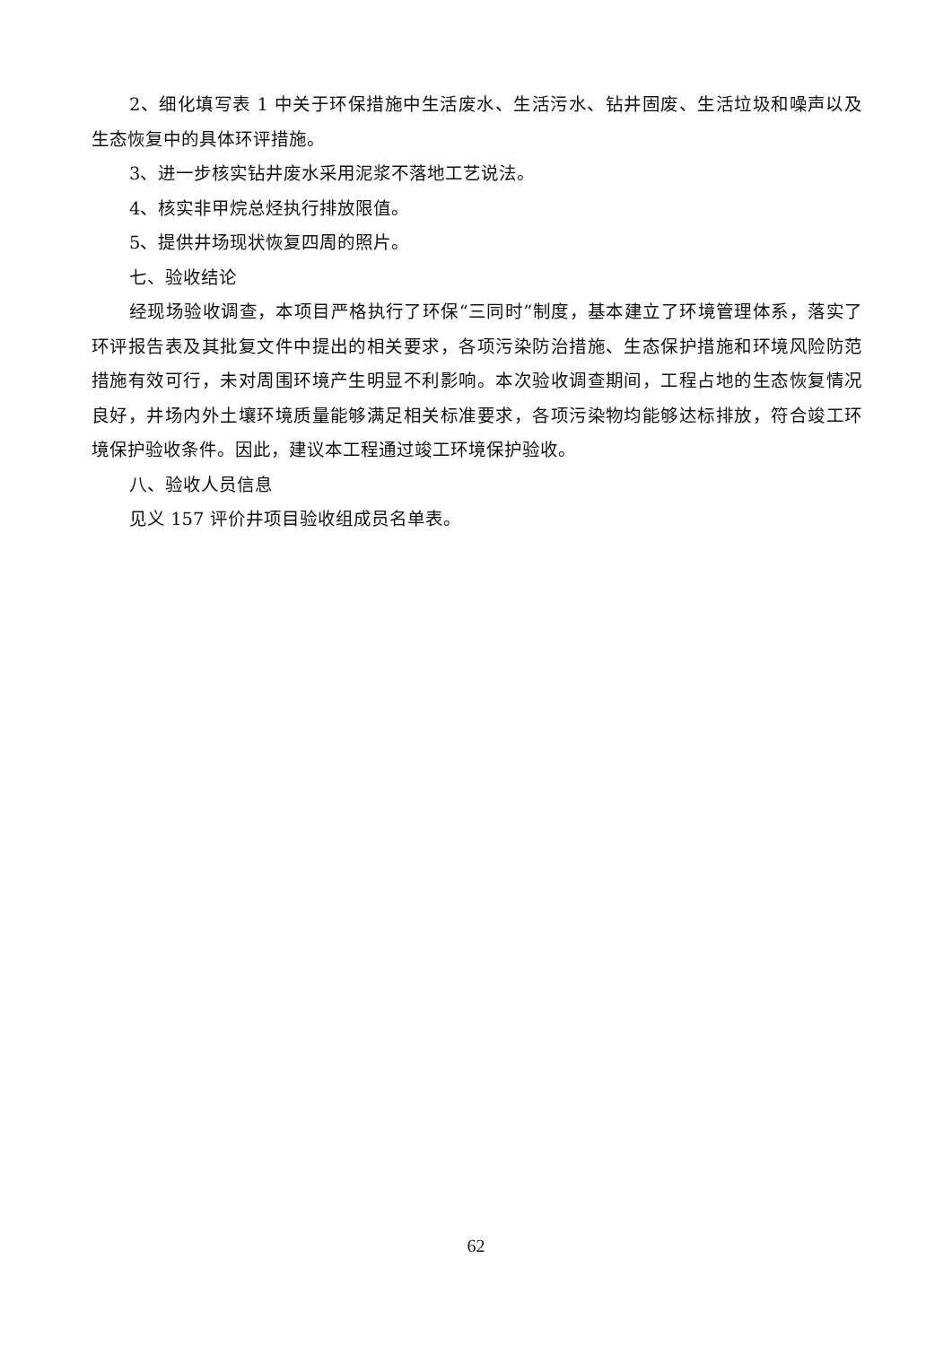2、细化填写表 1 中关于环保措施中生活废水、生活污水、钻井固废、生活垃圾和噪声以及生态恢复中的具体环评措施。
3、进一步核实钻井废水采用泥浆不落地工艺说法。
4、核实非甲烷总烃执行排放限值。
5、提供井场现状恢复四周的照片。
七、验收结论
经现场验收调查，本项目严格执行了环保“三同时”制度，基本建立了环境管理体系，落实了环评报告表及其批复文件中提出的相关要求，各项污染防治措施、生态保护措施和环境风险防范措施有效可行，未对周围环境产生明显不利影响。本次验收调查期间，工程占地的生态恢复情况良好，井场内外土壤环境质量能够满足相关标准要求，各项污染物均能够达标排放，符合竣工环境保护验收条件。因此，建议本工程通过竣工环境保护验收。
八、验收人员信息
见义 157 评价井项目验收组成员名单表。
62